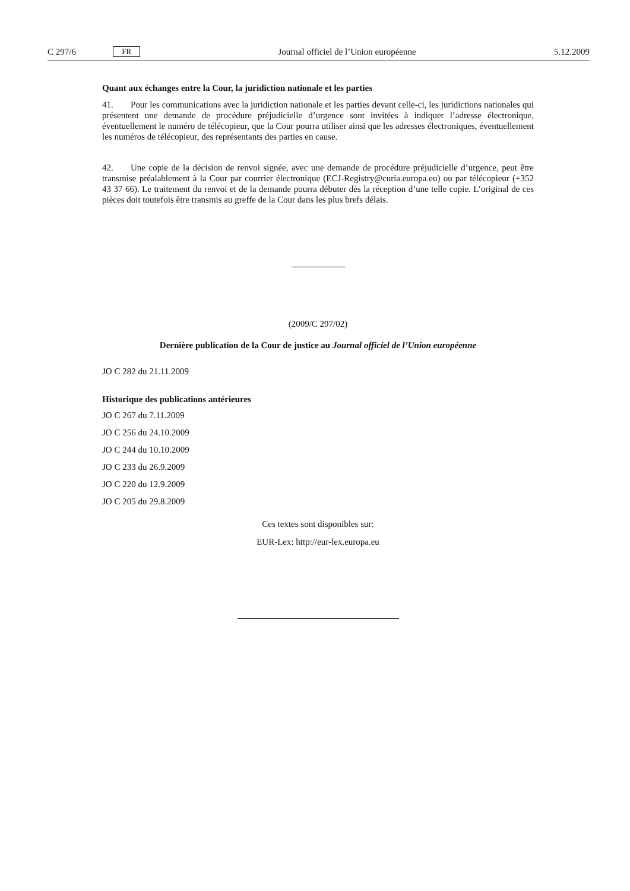C 297/6 FR Journal officiel de l’Union européenne 5.12.2009
Quant aux échanges entre la Cour, la juridiction nationale et les parties
41. Pour les communications avec la juridiction nationale et les parties devant celle-ci, les juridictions nationales qui présentent une demande de procédure préjudicielle d’urgence sont invitées à indiquer l’adresse électronique, éventuellement le numéro de télécopieur, que la Cour pourra utiliser ainsi que les adresses électroniques, éventuellement les numéros de télécopieur, des représentants des parties en cause.
42. Une copie de la décision de renvoi signée, avec une demande de procédure préjudicielle d’urgence, peut être transmise préalablement à la Cour par courrier électronique (ECJ-Registry@curia.europa.eu) ou par télécopieur (+352 43 37 66). Le traitement du renvoi et de la demande pourra débuter dès la réception d’une telle copie. L’original de ces pièces doit toutefois être transmis au greffe de la Cour dans les plus brefs délais.
(2009/C 297/02)
Dernière publication de la Cour de justice au Journal officiel de l’Union européenne
JO C 282 du 21.11.2009
Historique des publications antérieures
JO C 267 du 7.11.2009
JO C 256 du 24.10.2009
JO C 244 du 10.10.2009
JO C 233 du 26.9.2009
JO C 220 du 12.9.2009
JO C 205 du 29.8.2009
Ces textes sont disponibles sur:
EUR-Lex: http://eur-lex.europa.eu